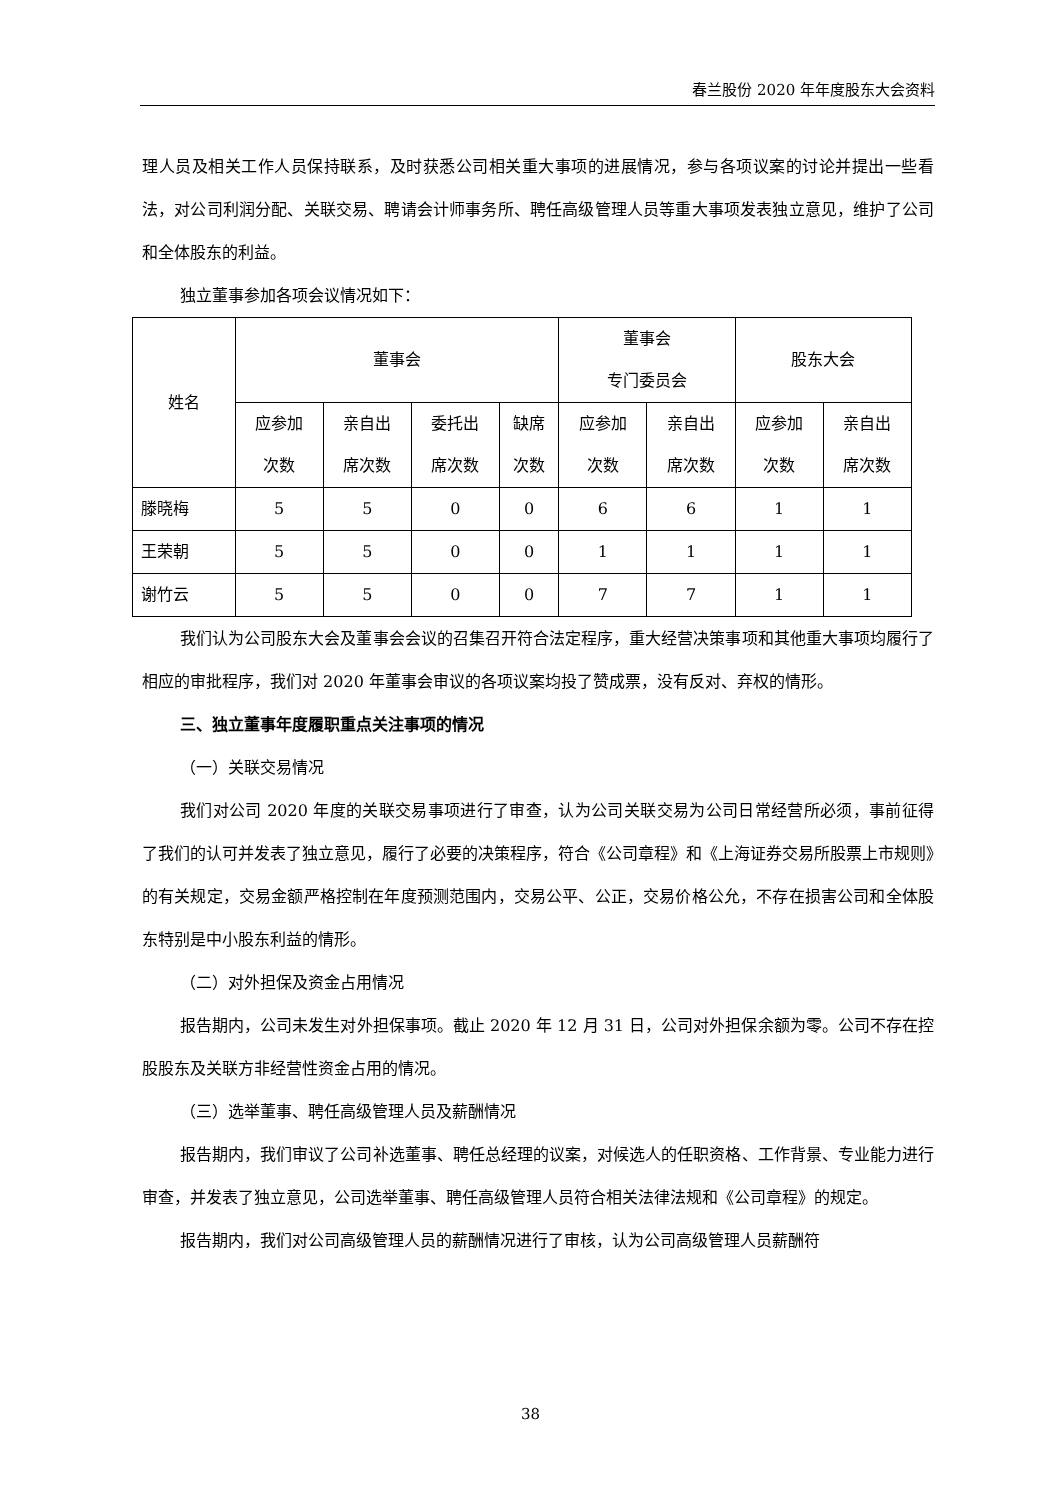春兰股份 2020 年年度股东大会资料
理人员及相关工作人员保持联系，及时获悉公司相关重大事项的进展情况，参与各项议案的讨论并提出一些看法，对公司利润分配、关联交易、聘请会计师事务所、聘任高级管理人员等重大事项发表独立意见，维护了公司和全体股东的利益。
独立董事参加各项会议情况如下：
| 姓名 | 董事会 | | | | 董事会 专门委员会 | | 股东大会 | |
| --- | --- | --- | --- | --- | --- | --- | --- | --- |
| | 应参加 次数 | 亲自出 席次数 | 委托出 席次数 | 缺席 次数 | 应参加 次数 | 亲自出 席次数 | 应参加 次数 | 亲自出 席次数 |
| 滕晓梅 | 5 | 5 | 0 | 0 | 6 | 6 | 1 | 1 |
| 王荣朝 | 5 | 5 | 0 | 0 | 1 | 1 | 1 | 1 |
| 谢竹云 | 5 | 5 | 0 | 0 | 7 | 7 | 1 | 1 |
我们认为公司股东大会及董事会会议的召集召开符合法定程序，重大经营决策事项和其他重大事项均履行了相应的审批程序，我们对 2020 年董事会审议的各项议案均投了赞成票，没有反对、弃权的情形。
三、独立董事年度履职重点关注事项的情况
（一）关联交易情况
我们对公司 2020 年度的关联交易事项进行了审查，认为公司关联交易为公司日常经营所必须，事前征得了我们的认可并发表了独立意见，履行了必要的决策程序，符合《公司章程》和《上海证券交易所股票上市规则》的有关规定，交易金额严格控制在年度预测范围内，交易公平、公正，交易价格公允，不存在损害公司和全体股东特别是中小股东利益的情形。
（二）对外担保及资金占用情况
报告期内，公司未发生对外担保事项。截止 2020 年 12 月 31 日，公司对外担保余额为零。公司不存在控股股东及关联方非经营性资金占用的情况。
（三）选举董事、聘任高级管理人员及薪酬情况
报告期内，我们审议了公司补选董事、聘任总经理的议案，对候选人的任职资格、工作背景、专业能力进行审查，并发表了独立意见，公司选举董事、聘任高级管理人员符合相关法律法规和《公司章程》的规定。
报告期内，我们对公司高级管理人员的薪酬情况进行了审核，认为公司高级管理人员薪酬符
38